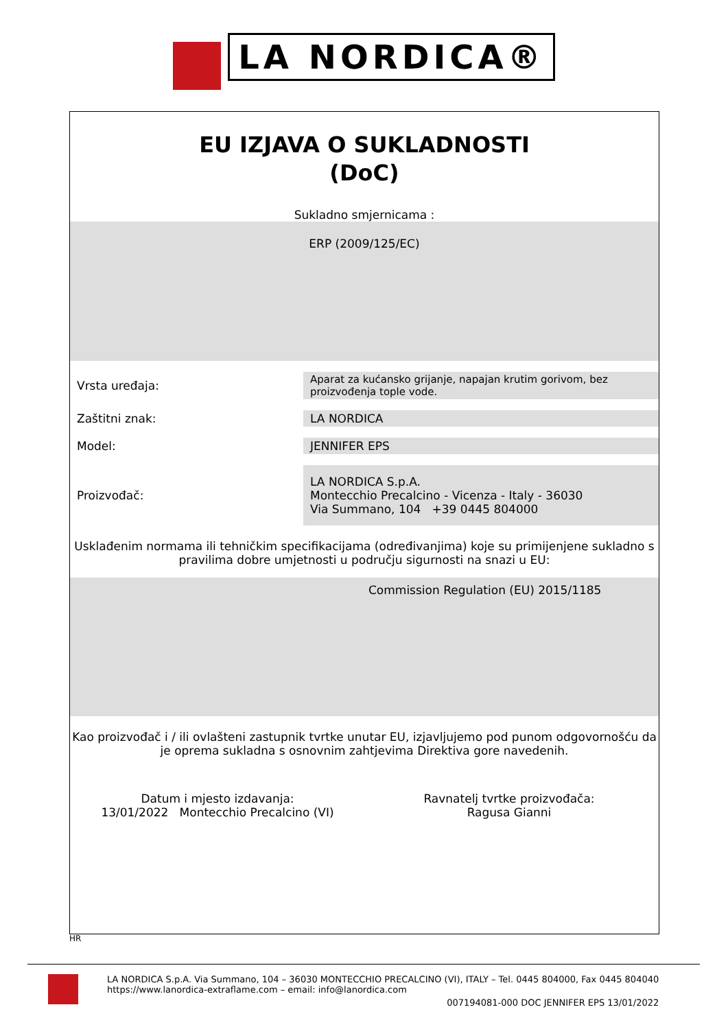LA NORDICA®
EU IZJAVA O SUKLADNOSTI
(DoC)
Sukladno smjernicama :
ERP (2009/125/EC)
| Vrsta uređaja: | Aparat za kućansko grijanje, napajan krutim gorivom, bez proizvođenja tople vode. |
| Zaštitni znak: | LA NORDICA |
| Model: | JENNIFER EPS |
| Proizvođač: | LA NORDICA S.p.A. Montecchio Precalcino - Vicenza - Italy - 36030 Via Summano, 104 +39 0445 804000 |
Usklađenim normama ili tehničkim specifikacijama (određivanjima) koje su primijenjene sukladno s pravilima dobre umjetnosti u području sigurnosti na snazi u EU:
Commission Regulation (EU) 2015/1185
Kao proizvođač i / ili ovlašteni zastupnik tvrtke unutar EU, izjavljujemo pod punom odgovornošću da je oprema sukladna s osnovnim zahtjevima Direktiva gore navedenih.
Datum i mjesto izdavanja:
13/01/2022 Montecchio Precalcino (VI)
Ravnatelj tvrtke proizvođača:
Ragusa Gianni
HR
LA NORDICA S.p.A. Via Summano, 104 – 36030 MONTECCHIO PRECALCINO (VI), ITALY – Tel. 0445 804000, Fax 0445 804040
https://www.lanordica-extraflame.com – email: info@lanordica.com
007194081-000 DOC JENNIFER EPS 13/01/2022